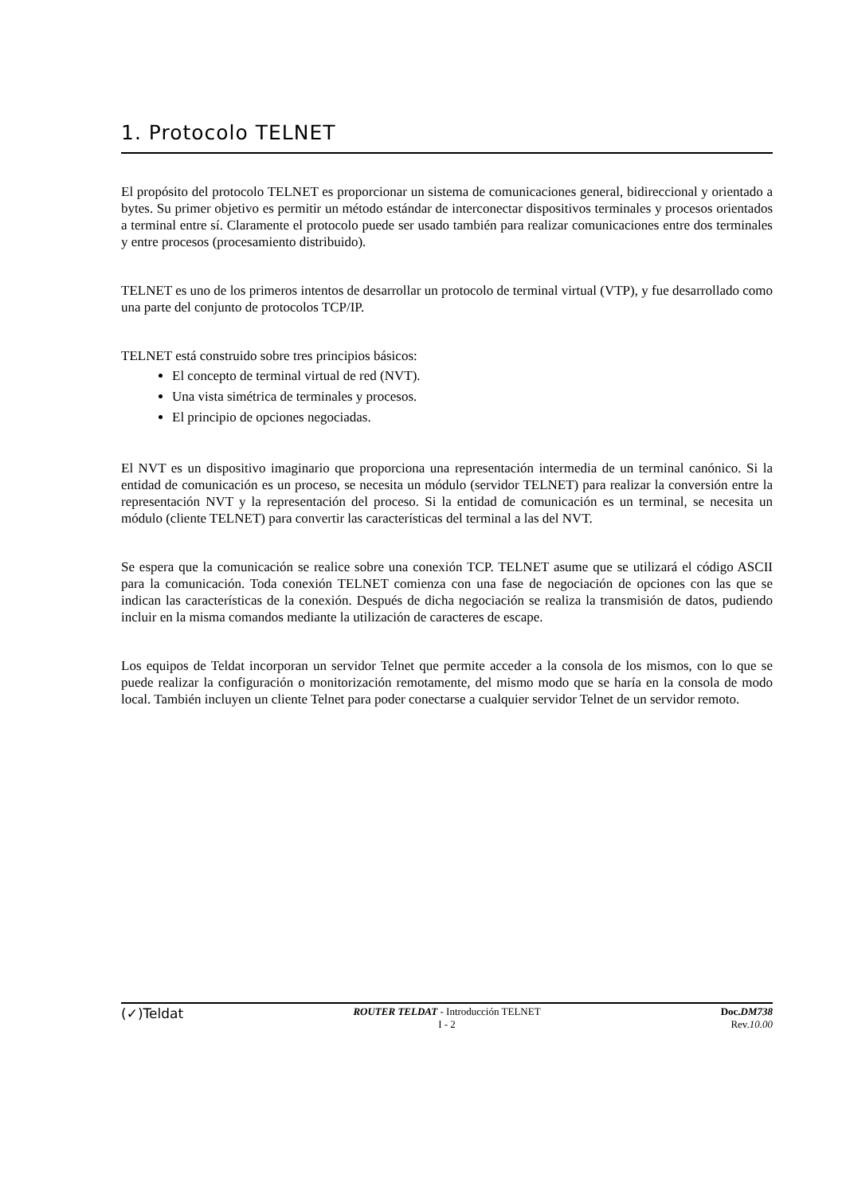1. Protocolo TELNET
El propósito del protocolo TELNET es proporcionar un sistema de comunicaciones general, bidireccional y orientado a bytes. Su primer objetivo es permitir un método estándar de interconectar dispositivos terminales y procesos orientados a terminal entre sí. Claramente el protocolo puede ser usado también para realizar comunicaciones entre dos terminales y entre procesos (procesamiento distribuido).
TELNET es uno de los primeros intentos de desarrollar un protocolo de terminal virtual (VTP), y fue desarrollado como una parte del conjunto de protocolos TCP/IP.
TELNET está construido sobre tres principios básicos:
El concepto de terminal virtual de red (NVT).
Una vista simétrica de terminales y procesos.
El principio de opciones negociadas.
El NVT es un dispositivo imaginario que proporciona una representación intermedia de un terminal canónico. Si la entidad de comunicación es un proceso, se necesita un módulo (servidor TELNET) para realizar la conversión entre la representación NVT y la representación del proceso. Si la entidad de comunicación es un terminal, se necesita un módulo (cliente TELNET) para convertir las características del terminal a las del NVT.
Se espera que la comunicación se realice sobre una conexión TCP. TELNET asume que se utilizará el código ASCII para la comunicación. Toda conexión TELNET comienza con una fase de negociación de opciones con las que se indican las características de la conexión. Después de dicha negociación se realiza la transmisión de datos, pudiendo incluir en la misma comandos mediante la utilización de caracteres de escape.
Los equipos de Teldat incorporan un servidor Telnet que permite acceder a la consola de los mismos, con lo que se puede realizar la configuración o monitorización remotamente, del mismo modo que se haría en la consola de modo local. También incluyen un cliente Telnet para poder conectarse a cualquier servidor Telnet de un servidor remoto.
(✓)Teldat
ROUTER TELDAT - Introducción TELNET
I - 2
Doc.DM738
Rev.10.00